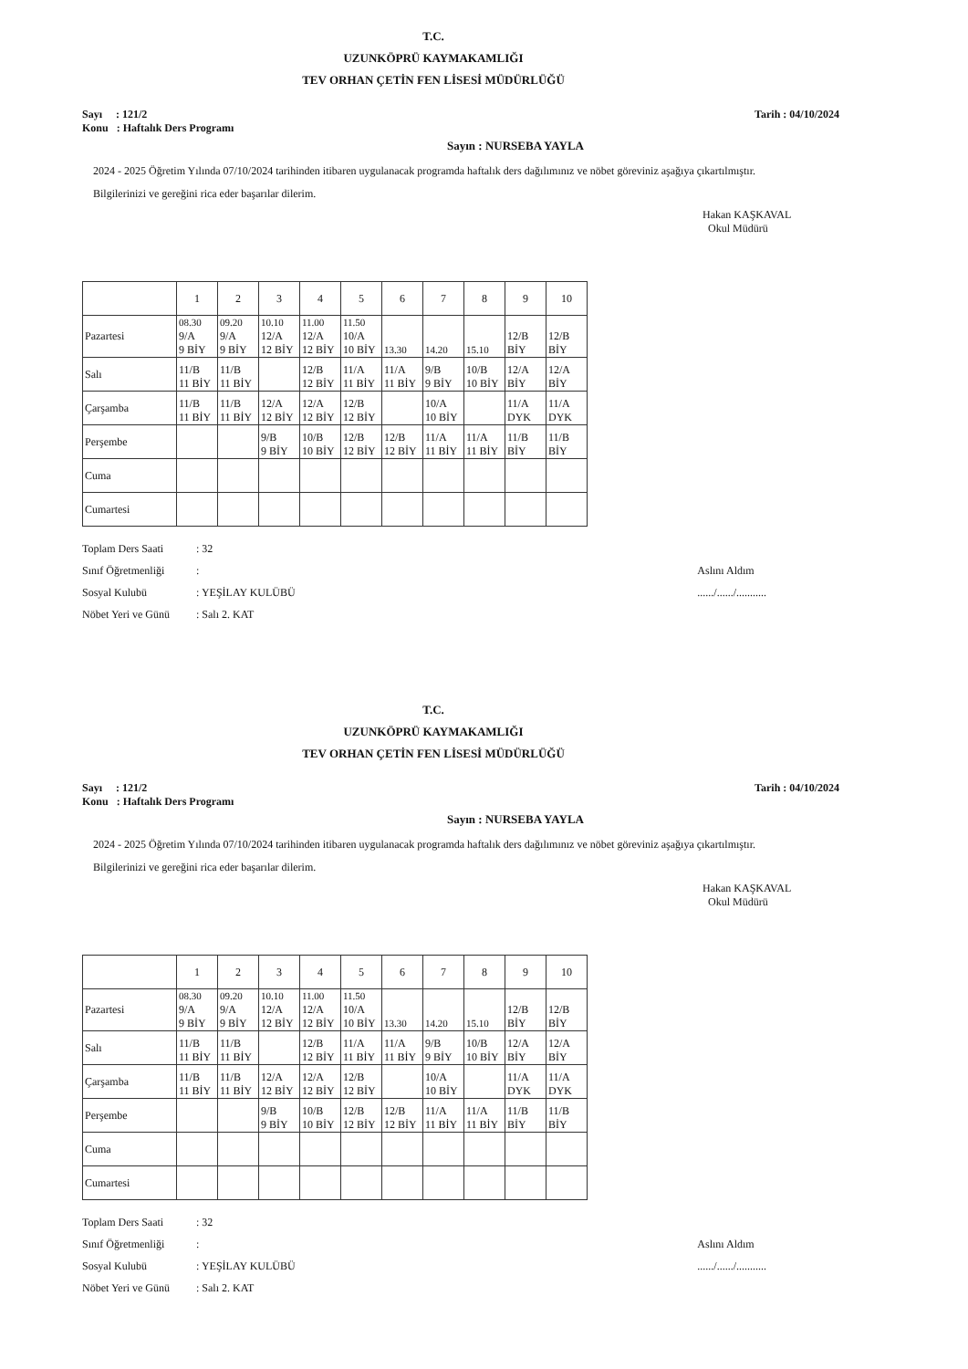T.C.
UZUNKÖPRÜ KAYMAKAMLIĞI
TEV ORHAN ÇETİN FEN LİSESİ MÜDÜRLÜĞÜ
Sayı : 121/2
Konu : Haftalık Ders Programı
Tarih : 04/10/2024
Sayın : NURSEBA YAYLA
2024 - 2025 Öğretim Yılında 07/10/2024 tarihinden itibaren uygulanacak programda haftalık ders dağılımınız ve nöbet göreviniz aşağıya çıkartılmıştır.
Bilgilerinizi ve gereğini rica eder başarılar dilerim.
Hakan KAŞKAVAL
Okul Müdürü
| | 1 | 2 | 3 | 4 | 5 | 6 | 7 | 8 | 9 | 10 |
| --- | --- | --- | --- | --- | --- | --- | --- | --- | --- | --- |
| Pazartesi | 08.30 9/A 9 BİY | 09.20 9/A 9 BİY | 10.10 12/A 12 BİY | 11.00 12/A 12 BİY | 11.50 10/A 10 BİY | 13.30 | 14.20 | 15.10 | 12/B BİY | 12/B BİY |
| Salı | 11/B 11 BİY | 11/B 11 BİY | | 12/B 12 BİY | 11/A 11 BİY | 11/A 11 BİY | 9/B 9 BİY | 10/B 10 BİY | 12/A BİY | 12/A BİY |
| Çarşamba | 11/B 11 BİY | 11/B 11 BİY | 12/A 12 BİY | 12/A 12 BİY | 12/B 12 BİY | | 10/A 10 BİY | | 11/A DYK | 11/A DYK |
| Perşembe | | | 9/B 9 BİY | 10/B 10 BİY | 12/B 12 BİY | 12/B 12 BİY | 11/A 11 BİY | 11/A 11 BİY | 11/B BİY | 11/B BİY |
| Cuma | | | | | | | | | | |
| Cumartesi | | | | | | | | | | |
Toplam Ders Saati: 32
Sınıf Öğretmenliği:
Sosyal Kulubü: YEŞİLAY KULÜBÜ
Nöbet Yeri ve Günü: Salı 2. KAT
Aslını Aldım
....../....../...........
T.C.
UZUNKÖPRÜ KAYMAKAMLIĞI
TEV ORHAN ÇETİN FEN LİSESİ MÜDÜRLÜĞÜ
Sayı : 121/2
Konu : Haftalık Ders Programı
Tarih : 04/10/2024
Sayın : NURSEBA YAYLA
2024 - 2025 Öğretim Yılında 07/10/2024 tarihinden itibaren uygulanacak programda haftalık ders dağılımınız ve nöbet göreviniz aşağıya çıkartılmıştır.
Bilgilerinizi ve gereğini rica eder başarılar dilerim.
Hakan KAŞKAVAL
Okul Müdürü
| | 1 | 2 | 3 | 4 | 5 | 6 | 7 | 8 | 9 | 10 |
| --- | --- | --- | --- | --- | --- | --- | --- | --- | --- | --- |
| Pazartesi | 08.30 9/A 9 BİY | 09.20 9/A 9 BİY | 10.10 12/A 12 BİY | 11.00 12/A 12 BİY | 11.50 10/A 10 BİY | 13.30 | 14.20 | 15.10 | 12/B BİY | 12/B BİY |
| Salı | 11/B 11 BİY | 11/B 11 BİY | | 12/B 12 BİY | 11/A 11 BİY | 11/A 11 BİY | 9/B 9 BİY | 10/B 10 BİY | 12/A BİY | 12/A BİY |
| Çarşamba | 11/B 11 BİY | 11/B 11 BİY | 12/A 12 BİY | 12/A 12 BİY | 12/B 12 BİY | | 10/A 10 BİY | | 11/A DYK | 11/A DYK |
| Perşembe | | | 9/B 9 BİY | 10/B 10 BİY | 12/B 12 BİY | 12/B 12 BİY | 11/A 11 BİY | 11/A 11 BİY | 11/B BİY | 11/B BİY |
| Cuma | | | | | | | | | | |
| Cumartesi | | | | | | | | | | |
Toplam Ders Saati: 32
Sınıf Öğretmenliği:
Sosyal Kulubü: YEŞİLAY KULÜBÜ
Nöbet Yeri ve Günü: Salı 2. KAT
Aslını Aldım
....../....../...........